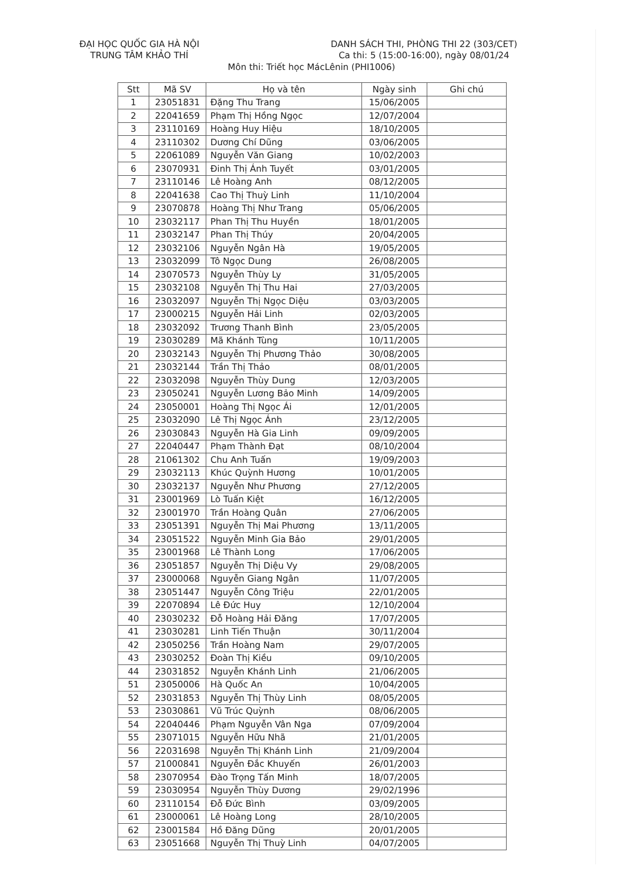ĐẠI HỌC QUỐC GIA HÀ NỘI
TRUNG TÂM KHẢO THÍ
DANH SÁCH THI, PHÒNG THI 22 (303/CET)
Ca thi: 5 (15:00-16:00), ngày 08/01/24
Môn thi: Triết học MácLênin (PHI1006)
| Stt | Mã SV | Họ và tên | Ngày sinh | Ghi chú |
| --- | --- | --- | --- | --- |
| 1 | 23051831 | Đặng Thu Trang | 15/06/2005 | |
| 2 | 22041659 | Phạm Thị Hồng Ngọc | 12/07/2004 | |
| 3 | 23110169 | Hoàng Huy Hiệu | 18/10/2005 | |
| 4 | 23110302 | Dương Chí Dũng | 03/06/2005 | |
| 5 | 22061089 | Nguyễn Văn Giang | 10/02/2003 | |
| 6 | 23070931 | Đinh Thị Ánh Tuyết | 03/01/2005 | |
| 7 | 23110146 | Lê Hoàng Anh | 08/12/2005 | |
| 8 | 22041638 | Cao Thị Thuỳ Linh | 11/10/2004 | |
| 9 | 23070878 | Hoàng Thị Như Trang | 05/06/2005 | |
| 10 | 23032117 | Phan Thị Thu Huyền | 18/01/2005 | |
| 11 | 23032147 | Phan Thị Thúy | 20/04/2005 | |
| 12 | 23032106 | Nguyễn Ngân Hà | 19/05/2005 | |
| 13 | 23032099 | Tô Ngọc Dung | 26/08/2005 | |
| 14 | 23070573 | Nguyễn Thùy Ly | 31/05/2005 | |
| 15 | 23032108 | Nguyễn Thị Thu Hai | 27/03/2005 | |
| 16 | 23032097 | Nguyễn Thị Ngọc Diệu | 03/03/2005 | |
| 17 | 23000215 | Nguyễn Hải Linh | 02/03/2005 | |
| 18 | 23032092 | Trương Thanh Bình | 23/05/2005 | |
| 19 | 23030289 | Mã Khánh Tùng | 10/11/2005 | |
| 20 | 23032143 | Nguyễn Thị Phương Thảo | 30/08/2005 | |
| 21 | 23032144 | Trần Thị Thảo | 08/01/2005 | |
| 22 | 23032098 | Nguyễn Thùy Dung | 12/03/2005 | |
| 23 | 23050241 | Nguyễn Lương Bảo Minh | 14/09/2005 | |
| 24 | 23050001 | Hoàng Thị Ngọc Ái | 12/01/2005 | |
| 25 | 23032090 | Lê Thị Ngọc Ánh | 23/12/2005 | |
| 26 | 23030843 | Nguyễn Hà Gia Linh | 09/09/2005 | |
| 27 | 22040447 | Phạm Thành Đạt | 08/10/2004 | |
| 28 | 21061302 | Chu Anh Tuấn | 19/09/2003 | |
| 29 | 23032113 | Khúc Quỳnh Hương | 10/01/2005 | |
| 30 | 23032137 | Nguyễn Như Phương | 27/12/2005 | |
| 31 | 23001969 | Lò Tuấn Kiệt | 16/12/2005 | |
| 32 | 23001970 | Trần Hoàng Quân | 27/06/2005 | |
| 33 | 23051391 | Nguyễn Thị Mai Phương | 13/11/2005 | |
| 34 | 23051522 | Nguyễn Minh Gia Bảo | 29/01/2005 | |
| 35 | 23001968 | Lê Thành Long | 17/06/2005 | |
| 36 | 23051857 | Nguyễn Thị Diệu Vy | 29/08/2005 | |
| 37 | 23000068 | Nguyễn Giang Ngân | 11/07/2005 | |
| 38 | 23051447 | Nguyễn Công Triệu | 22/01/2005 | |
| 39 | 22070894 | Lê Đức Huy | 12/10/2004 | |
| 40 | 23030232 | Đỗ Hoàng Hải Đăng | 17/07/2005 | |
| 41 | 23030281 | Linh Tiến Thuận | 30/11/2004 | |
| 42 | 23050256 | Trần Hoàng Nam | 29/07/2005 | |
| 43 | 23030252 | Đoàn Thị Kiều | 09/10/2005 | |
| 44 | 23031852 | Nguyễn Khánh Linh | 21/06/2005 | |
| 51 | 23050006 | Hà Quốc An | 10/04/2005 | |
| 52 | 23031853 | Nguyễn Thị Thùy Linh | 08/05/2005 | |
| 53 | 23030861 | Vũ Trúc Quỳnh | 08/06/2005 | |
| 54 | 22040446 | Phạm Nguyễn Vân Nga | 07/09/2004 | |
| 55 | 23071015 | Nguyễn Hữu Nhã | 21/01/2005 | |
| 56 | 22031698 | Nguyễn Thị Khánh Linh | 21/09/2004 | |
| 57 | 21000841 | Nguyễn Đắc Khuyến | 26/01/2003 | |
| 58 | 23070954 | Đào Trọng Tấn Minh | 18/07/2005 | |
| 59 | 23030954 | Nguyễn Thùy Dương | 29/02/1996 | |
| 60 | 23110154 | Đỗ Đức Bình | 03/09/2005 | |
| 61 | 23000061 | Lê Hoàng Long | 28/10/2005 | |
| 62 | 23001584 | Hồ Đăng Dũng | 20/01/2005 | |
| 63 | 23051668 | Nguyễn Thị Thuỳ Linh | 04/07/2005 | |